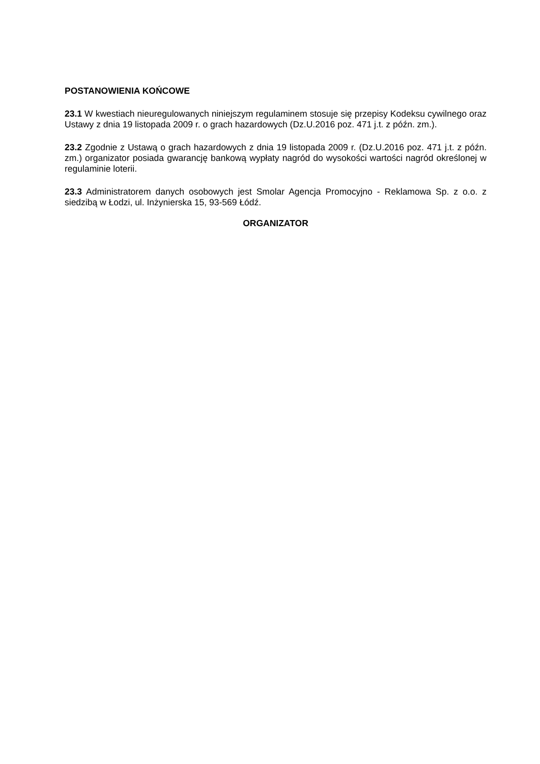POSTANOWIENIA KOŃCOWE
23.1 W kwestiach nieuregulowanych niniejszym regulaminem stosuje się przepisy Kodeksu cywilnego oraz Ustawy z dnia 19 listopada 2009 r. o grach hazardowych (Dz.U.2016 poz. 471 j.t. z późn. zm.).
23.2 Zgodnie z Ustawą o grach hazardowych z dnia 19 listopada 2009 r. (Dz.U.2016 poz. 471 j.t. z późn. zm.) organizator posiada gwarancję bankową wypłaty nagród do wysokości wartości nagród określonej w regulaminie loterii.
23.3 Administratorem danych osobowych jest Smolar Agencja Promocyjno - Reklamowa Sp. z o.o. z siedzibą w Łodzi, ul. Inżynierska 15, 93-569 Łódź.
ORGANIZATOR